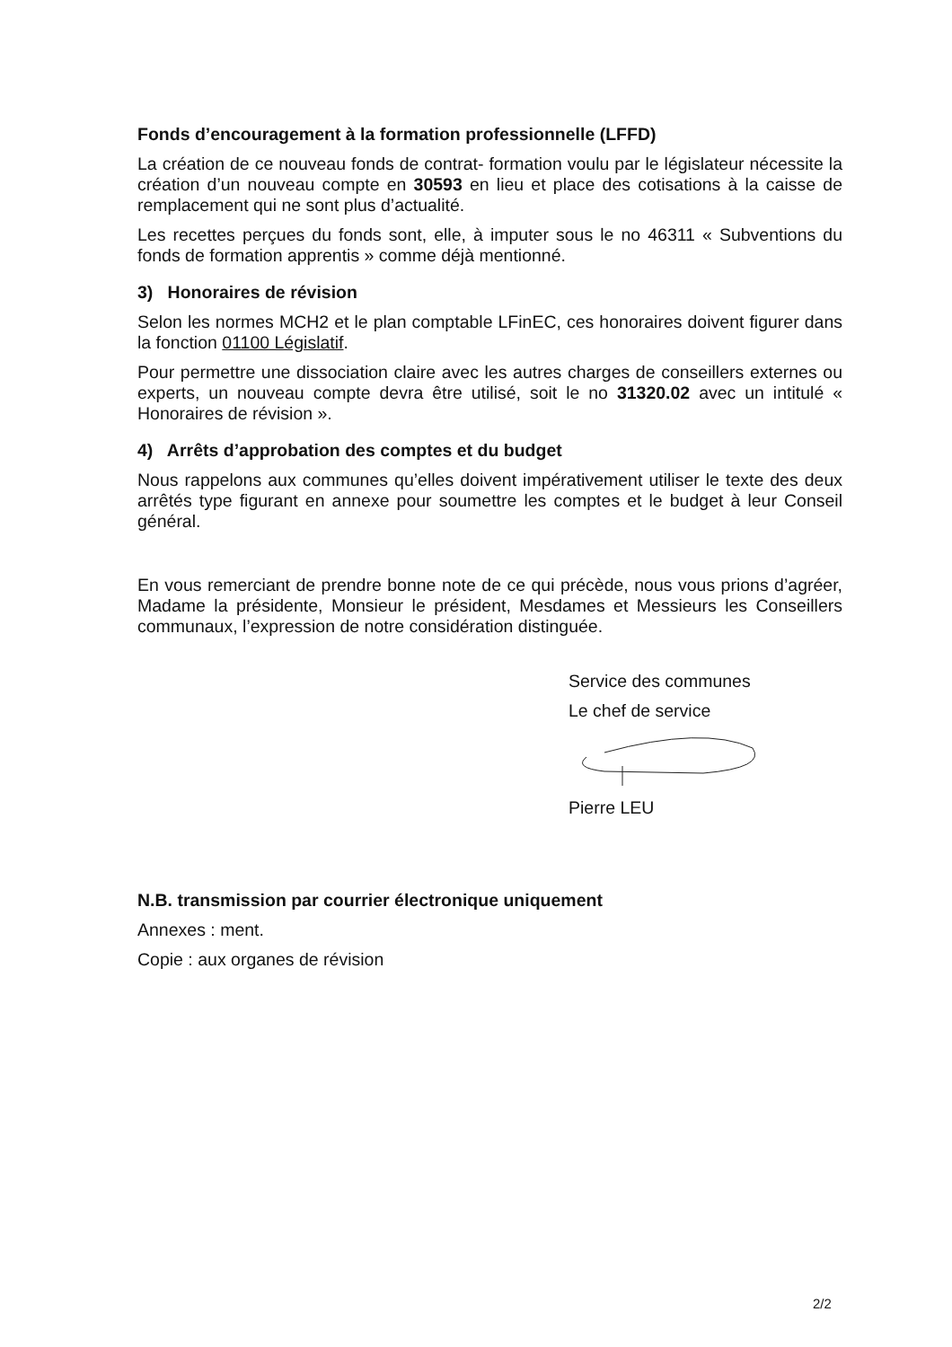Fonds d’encouragement à la formation professionnelle (LFFD)
La création de ce nouveau fonds de contrat- formation voulu par le législateur nécessite la création d’un nouveau compte en 30593 en lieu et place des cotisations à la caisse de remplacement qui ne sont plus d’actualité.
Les recettes perçues du fonds sont, elle, à imputer sous le no 46311 « Subventions du fonds de formation apprentis » comme déjà mentionné.
3) Honoraires de révision
Selon les normes MCH2 et le plan comptable LFinEC, ces honoraires doivent figurer dans la fonction 01100 Législatif.
Pour permettre une dissociation claire avec les autres charges de conseillers externes ou experts, un nouveau compte devra être utilisé, soit le no 31320.02 avec un intitulé « Honoraires de révision ».
4) Arrêts d’approbation des comptes et du budget
Nous rappelons aux communes qu’elles doivent impérativement utiliser le texte des deux arrêtés type figurant en annexe pour soumettre les comptes et le budget à leur Conseil général.
En vous remerciant de prendre bonne note de ce qui précède, nous vous prions d’agréer, Madame la présidente, Monsieur le président, Mesdames et Messieurs les Conseillers communaux, l’expression de notre considération distinguée.
Service des communes
Le chef de service
Pierre LEU
N.B. transmission par courrier électronique uniquement
Annexes : ment.
Copie : aux organes de révision
2/2